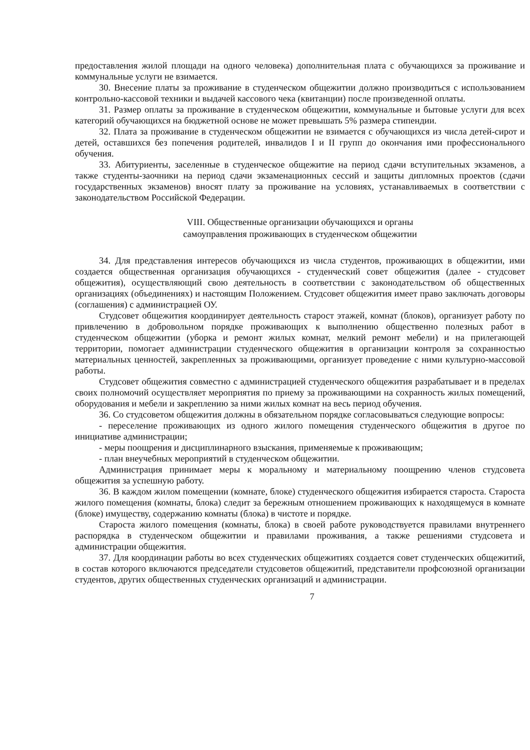предоставления жилой площади на одного человека) дополнительная плата с обучающихся за проживание и коммунальные услуги не взимается.
30. Внесение платы за проживание в студенческом общежитии должно производиться с использованием контрольно-кассовой техники и выдачей кассового чека (квитанции) после произведенной оплаты.
31. Размер оплаты за проживание в студенческом общежитии, коммунальные и бытовые услуги для всех категорий обучающихся на бюджетной основе не может превышать 5% размера стипендии.
32. Плата за проживание в студенческом общежитии не взимается с обучающихся из числа детей-сирот и детей, оставшихся без попечения родителей, инвалидов I и II групп до окончания ими профессионального обучения.
33. Абитуриенты, заселенные в студенческое общежитие на период сдачи вступительных экзаменов, а также студенты-заочники на период сдачи экзаменационных сессий и защиты дипломных проектов (сдачи государственных экзаменов) вносят плату за проживание на условиях, устанавливаемых в соответствии с законодательством Российской Федерации.
VIII. Общественные организации обучающихся и органы
самоуправления проживающих в студенческом общежитии
34. Для представления интересов обучающихся из числа студентов, проживающих в общежитии, ими создается общественная организация обучающихся - студенческий совет общежития (далее - студсовет общежития), осуществляющий свою деятельность в соответствии с законодательством об общественных организациях (объединениях) и настоящим Положением. Студсовет общежития имеет право заключать договоры (соглашения) с администрацией ОУ.
Студсовет общежития координирует деятельность старост этажей, комнат (блоков), организует работу по привлечению в добровольном порядке проживающих к выполнению общественно полезных работ в студенческом общежитии (уборка и ремонт жилых комнат, мелкий ремонт мебели) и на прилегающей территории, помогает администрации студенческого общежития в организации контроля за сохранностью материальных ценностей, закрепленных за проживающими, организует проведение с ними культурно-массовой работы.
Студсовет общежития совместно с администрацией студенческого общежития разрабатывает и в пределах своих полномочий осуществляет мероприятия по приему за проживающими на сохранность жилых помещений, оборудования и мебели и закреплению за ними жилых комнат на весь период обучения.
36. Со студсоветом общежития должны в обязательном порядке согласовываться следующие вопросы:
- переселение проживающих из одного жилого помещения студенческого общежития в другое по инициативе администрации;
- меры поощрения и дисциплинарного взыскания, применяемые к проживающим;
- план внеучебных мероприятий в студенческом общежитии.
Администрация принимает меры к моральному и материальному поощрению членов студсовета общежития за успешную работу.
36. В каждом жилом помещении (комнате, блоке) студенческого общежития избирается староста. Староста жилого помещения (комнаты, блока) следит за бережным отношением проживающих к находящемуся в комнате (блоке) имуществу, содержанию комнаты (блока) в чистоте и порядке.
Староста жилого помещения (комнаты, блока) в своей работе руководствуется правилами внутреннего распорядка в студенческом общежитии и правилами проживания, а также решениями студсовета и администрации общежития.
37. Для координации работы во всех студенческих общежитиях создается совет студенческих общежитий, в состав которого включаются председатели студсоветов общежитий, представители профсоюзной организации студентов, других общественных студенческих организаций и администрации.
7